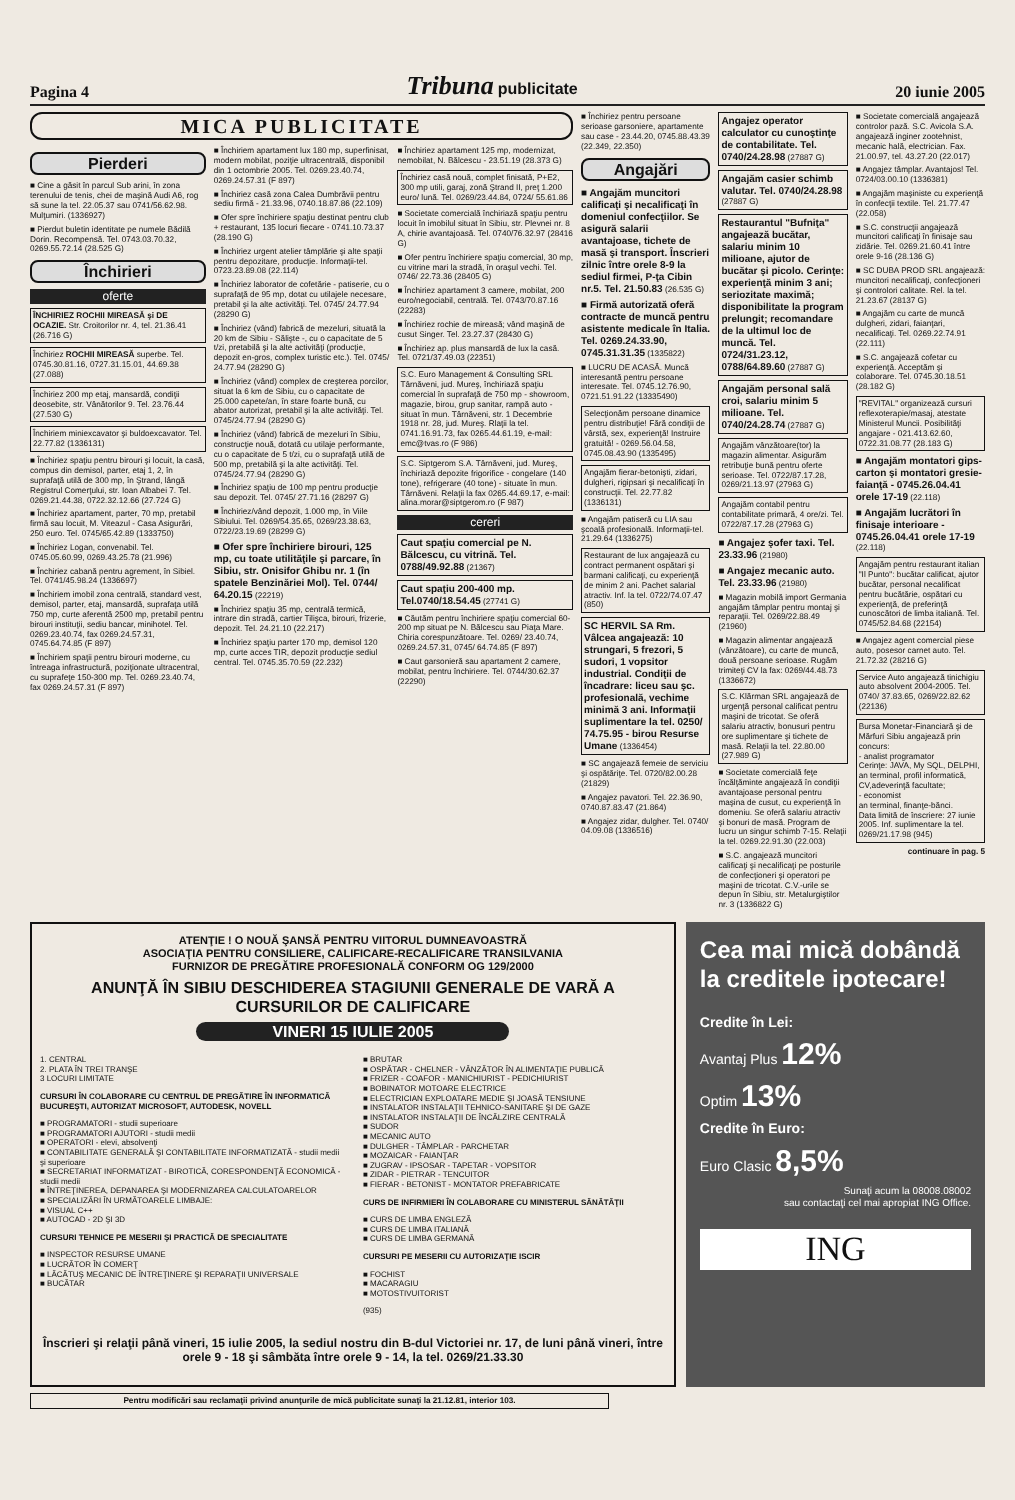Pagina 4 Tribuna publicitate 20 iunie 2005
MICA PUBLICITATE
Pierderi
■ Cine a găsit în parcul Sub arini, în zona terenului de tenis, chei de maşină Audi A6, rog să sune la tel. 22.05.37 sau 0741/56.62.98. Mulţumiri. (1336927)
■ Pierdut buletin identitate pe numele Bădilă Dorin. Recompensă. Tel. 0743.03.70.32, 0269.55.72.14 (28.525 G)
Închirieri
oferte
ÎNCHIRIEZ ROCHII MIREASĂ şi DE OCAZIE. Str. Croitorilor nr. 4, tel. 21.36.41 (26.716 G)
Închiriez ROCHII MIREASĂ superbe. Tel. 0745.30.81.16, 0727.31.15.01, 44.69.38 (27.088)
Închiriez 200 mp etaj, mansardă, condiţii deosebite, str. Vânătorilor 9. Tel. 23.76.44 (27.530 G)
Închiriem miniexcavator şi buldoexcavator. Tel. 22.77.82 (1336131)
■ Închiriez spaţiu pentru birouri şi locuit, la casă, compus din demisol, parter, etaj 1, 2, în suprafaţă utilă de 300 mp, în Ştrand, lângă Registrul Comerţului, str. Ioan Albabei 7. Tel. 0269.21.44.38, 0722.32.12.66 (27.724 G)
■ Închiriez apartament, parter, 70 mp, pretabil firmă sau locuit, M. Viteazul - Casa Asigurări, 250 euro. Tel. 0745/65.42.89 (1333750)
■ Închiriez Logan, convenabil. Tel. 0745.05.60.99, 0269.43.25.78 (21.996)
■ Închiriez cabană pentru agrement, în Sibiel. Tel. 0741/45.98.24 (1336697)
■ Închiriem imobil zona centrală, standard vest, demisol, parter, etaj, mansardă, suprafaţa utilă 750 mp, curte aferentă 2500 mp, pretabil pentru birouri instituţii, sediu bancar, minihotel. Tel. 0269.23.40.74, fax 0269.24.57.31, 0745.64.74.85 (F 897)
■ Închiriem spaţii pentru birouri moderne, cu întreaga infrastructură, poziţionate ultracentral, cu suprafeţe 150-300 mp. Tel. 0269.23.40.74, fax 0269.24.57.31 (F 897)
■ Închiriem apartament lux 180 mp, superfinisat, modern mobilat, poziţie ultracentrală, disponibil din 1 octombrie 2005. Tel. 0269.23.40.74, 0269.24.57.31 (F 897)
■ Închiriez casă zona Calea Dumbrăvii pentru sediu firmă - 21.33.96, 0740.18.87.86 (22.109)
■ Ofer spre închiriere spaţiu destinat pentru club + restaurant, 135 locuri fiecare - 0741.10.73.37 (28.190 G)
■ Închiriez urgent atelier tâmplărie şi alte spaţii pentru depozitare, producţie. Informaţii-tel. 0723.23.89.08 (22.114)
■ Închiriez laborator de cofetărie - patiserie, cu o suprafaţă de 95 mp, dotat cu utilajele necesare, pretabil şi la alte activităţi. Tel. 0745/ 24.77.94 (28290 G)
■ Închiriez (vând) fabrică de mezeluri, situată la 20 km de Sibiu - Sălişte -, cu o capacitate de 5 t/zi, pretabilă şi la alte activităţi (producţie, depozit en-gros, complex turistic etc.). Tel. 0745/ 24.77.94 (28290 G)
■ Închiriez (vând) complex de creşterea porcilor, situat la 6 km de Sibiu, cu o capacitate de 25.000 capete/an, în stare foarte bună, cu abator autorizat, pretabil şi la alte activităţi. Tel. 0745/24.77.94 (28290 G)
■ Închiriez (vând) fabrică de mezeluri în Sibiu, construcţie nouă, dotată cu utilaje performante, cu o capacitate de 5 t/zi, cu o suprafaţă utilă de 500 mp, pretabilă şi la alte activităţi. Tel. 0745/24.77.94 (28290 G)
■ Închiriez spaţiu de 100 mp pentru producţie sau depozit. Tel. 0745/ 27.71.16 (28297 G)
■ Închiriez/vând depozit, 1.000 mp, în Viile Sibiului. Tel. 0269/54.35.65, 0269/23.38.63, 0722/23.19.69 (28299 G)
■ Ofer spre închiriere birouri, 125 mp, cu toate utilităţile şi parcare, în Sibiu, str. Onisifor Ghibu nr. 1 (în spatele Benzinăriei Mol). Tel. 0744/ 64.20.15 (22219)
■ Închiriez spaţiu 35 mp, centrală termică, intrare din stradă, cartier Tilişca, birouri, frizerie, depozit. Tel. 24.21.10 (22.217)
■ Închiriez spaţiu parter 170 mp, demisol 120 mp, curte acces TIR, depozit producţie sediul central. Tel. 0745.35.70.59 (22.232)
■ Închiriez apartament 125 mp, modernizat, nemobilat, N. Bălcescu - 23.51.19 (28.373 G)
Închiriez casă nouă, complet finisată, P+E2, 300 mp utili, garaj, zonă Ştrand II, preţ 1.200 euro/ lună. Tel. 0269/23.44.84, 0724/ 55.61.86
■ Societate comercială închiriază spaţiu pentru locuit în imobilul situat în Sibiu, str. Plevnei nr. 8 A, chirie avantajoasă. Tel. 0740/76.32.97 (28416 G)
■ Ofer pentru închiriere spaţiu comercial, 30 mp, cu vitrine mari la stradă, în oraşul vechi. Tel. 0746/ 22.73.36 (28405 G)
■ Închiriez apartament 3 camere, mobilat, 200 euro/negociabil, centrală. Tel. 0743/70.87.16 (22283)
■ Închiriez rochie de mireasă; vând maşină de cusut Singer. Tel. 23.27.37 (28430 G)
■ Închiriez ap. plus mansardă de lux la casă. Tel. 0721/37.49.03 (22351)
S.C. Euro Management & Consulting SRL Târnăveni, jud. Mureş, închiriază spaţiu comercial în suprafaţă de 750 mp - showroom, magazie, birou, grup sanitar, rampă auto - situat în mun. Târnăveni, str. 1 Decembrie 1918 nr. 28, jud. Mureş. Rlaţii la tel. 0741.16.91.73, fax 0265.44.61.19, e-mail: emc@tvas.ro (F 986)
S.C. Siptgerom S.A. Târnăveni, jud. Mureş, închiriază depozite frigorifice - congelare (140 tone), refrigerare (40 tone) - situate în mun. Târnăveni. Relaţii la fax 0265.44.69.17, e-mail: alina.morar@siptgerom.ro (F 987)
cereri
Caut spaţiu comercial pe N. Bălcescu, cu vitrină. Tel. 0788/49.92.88 (21367)
Caut spaţiu 200-400 mp. Tel.0740/18.54.45 (27741 G)
■ Căutăm pentru închiriere spaţiu comercial 60-200 mp situat pe N. Bălcescu sau Piaţa Mare. Chiria corespunzătoare. Tel. 0269/ 23.40.74, 0269.24.57.31, 0745/ 64.74.85 (F 897)
■ Caut garsonieră sau apartament 2 camere, mobilat, pentru închiriere. Tel. 0744/30.62.37 (22290)
■ Închiriez pentru persoane serioase garsoniere, apartamente sau case - 23.44.20, 0745.88.43.39 (22.349, 22.350)
Angajări
■ Angajăm muncitori calificaţi şi necalificaţi în domeniul confecţiilor. Se asigură salarii avantajoase, tichete de masă şi transport. Înscrieri zilnic între orele 8-9 la sediul firmei, P-ţa Cibin nr.5. Tel. 21.50.83 (26.535 G)
■ Firmă autorizată oferă contracte de muncă pentru asistente medicale în Italia. Tel. 0269.24.33.90, 0745.31.31.35 (1335822)
■ LUCRU DE ACASĂ. Muncă interesantă pentru persoane interesate. Tel. 0745.12.76.90, 0721.51.91.22 (13335490)
Selecţionăm persoane dinamice pentru distribuţie! Fără condiţii de vârstă, sex, experienţă! Instruire gratuită! - 0269.56.04.58, 0745.08.43.90 (1335495)
Angajăm fierar-betonişti, zidari, dulgheri, rigipsari şi necalificaţi în construcţii. Tel. 22.77.82 (1336131)
■ Angajăm patiseră cu LIA sau şcoală profesională. Informaţii-tel. 21.29.64 (1336275)
Restaurant de lux angajează cu contract permanent ospătari şi barmani calificaţi, cu experienţă de minim 2 ani. Pachet salarial atractiv. Inf. la tel. 0722/74.07.47 (850)
SC HERVIL SA Rm. Vâlcea angajează: 10 strungari, 5 frezori, 5 sudori, 1 vopsitor industrial. Condiţii de încadrare: liceu sau şc. profesională, vechime minimă 3 ani. Informaţii suplimentare la tel. 0250/ 74.75.95 - birou Resurse Umane (1336454)
■ SC angajează femeie de serviciu şi ospătăriţe. Tel. 0720/82.00.28 (21829)
■ Angajez pavatori. Tel. 22.36.90, 0740.87.83.47 (21.864)
■ Angajez zidar, dulgher. Tel. 0740/ 04.09.08 (1336516)
Angajez operator calculator cu cunoştinţe de contabilitate. Tel. 0740/24.28.98 (27887 G)
Angajăm casier schimb valutar. Tel. 0740/24.28.98 (27887 G)
Restaurantul "Bufniţa" angajează bucătar, salariu minim 10 milioane, ajutor de bucătar şi picolo. Cerinţe: experienţă minim 3 ani; seriozitate maximă; disponibilitate la program prelungit; recomandare de la ultimul loc de muncă. Tel. 0724/31.23.12, 0788/64.89.60 (27887 G)
Angajăm personal sală croi, salariu minim 5 milioane. Tel. 0740/24.28.74 (27887 G)
Angajăm vânzătoare(tor) la magazin alimentar. Asigurăm retribuţie bună pentru oferte serioase. Tel. 0722/87.17.28, 0269/21.13.97 (27963 G)
Angajăm contabil pentru contabilitate primară, 4 ore/zi. Tel. 0722/87.17.28 (27963 G)
■ Angajez şofer taxi. Tel. 23.33.96 (21980)
■ Angajez mecanic auto. Tel. 23.33.96 (21980)
■ Magazin mobilă import Germania angajăm tâmplar pentru montaj şi reparaţii. Tel. 0269/22.88.49 (21960)
■ Magazin alimentar angajează (vânzătoare), cu carte de muncă, două persoane serioase. Rugăm trimiteţi CV la fax: 0269/44.48.73 (1336672)
S.C. Klărman SRL angajează de urgenţă personal calificat pentru maşini de tricotat. Se oferă salariu atractiv, bonusuri pentru ore suplimentare şi tichete de masă. Relaţii la tel. 22.80.00 (27.989 G)
■ Societate comercială feţe încălţăminte angajează în condiţii avantajoase personal pentru maşina de cusut, cu experienţă în domeniu. Se oferă salariu atractiv şi bonuri de masă. Program de lucru un singur schimb 7-15. Relaţii la tel. 0269.22.91.30 (22.003)
■ S.C. angajează muncitori calificaţi şi necalificaţi pe posturile de confecţioneri şi operatori pe maşini de tricotat. C.V.-urile se depun în Sibiu, str. Metalurgiştilor nr. 3 (1336822 G)
■ Societate comercială angajează controlor pază. S.C. Avicola S.A. angajează inginer zootehnist, mecanic hală, electrician. Fax. 21.00.97, tel. 43.27.20 (22.017)
■ Angajez tâmplar. Avantajos! Tel. 0724/03.00.10 (1336381)
■ Angajăm maşiniste cu experienţă în confecţii textile. Tel. 21.77.47 (22.058)
■ S.C. construcţii angajează muncitori calificaţi în finisaje sau zidărie. Tel. 0269.21.60.41 între orele 9-16 (28.136 G)
■ SC DUBA PROD SRL angajează: muncitori necalificaţi, confecţioneri şi controlori calitate. Rel. la tel. 21.23.67 (28137 G)
■ Angajăm cu carte de muncă dulgheri, zidari, faianţari, necalificaţi. Tel. 0269.22.74.91 (22.111)
■ S.C. angajează cofetar cu experienţă. Acceptăm şi colaborare. Tel. 0745.30.18.51 (28.182 G)
"REVITAL" organizează cursuri reflexoterapie/masaj, atestate Ministerul Muncii. Posibilităţi angajare - 021.413.62.60, 0722.31.08.77 (28.183 G)
■ Angajăm montatori gips-carton şi montatori gresie-faianţă - 0745.26.04.41 orele 17-19 (22.118)
■ Angajăm lucrători în finisaje interioare - 0745.26.04.41 orele 17-19 (22.118)
Angajăm pentru restaurant italian "Il Punto": bucătar calificat, ajutor bucătar, personal necalificat pentru bucătărie, ospătari cu experienţă, de preferinţă cunoscători de limba italiană. Tel. 0745/52.84.68 (22154)
■ Angajez agent comercial piese auto, posesor carnet auto. Tel. 21.72.32 (28216 G)
Service Auto angajează tinichigiu auto absolvent 2004-2005. Tel. 0740/ 37.83.65, 0269/22.82.62 (22136)
Bursa Monetar-Financiară şi de Mărfuri Sibiu angajează prin concurs:
- analist programator
Cerinţe: JAVA, My SQL, DELPHI, an terminal, profil informatică, CV,adeverinţă facultate;
- economist
an terminal, finanţe-bănci.
Data limită de înscriere: 27 iunie 2005. Inf. suplimentare la tel. 0269/21.17.98 (945)
continuare în pag. 5
ATENŢIE ! O NOUĂ ŞANSĂ PENTRU VIITORUL DUMNEAVOASTRĂ
ASOCIAŢIA PENTRU CONSILIERE, CALIFICARE-RECALIFICARE TRANSILVANIA
FURNIZOR DE PREGĂTIRE PROFESIONALĂ CONFORM OG 129/2000
ANUNŢĂ ÎN SIBIU DESCHIDEREA STAGIUNII GENERALE DE VARĂ A CURSURILOR DE CALIFICARE
VINERI 15 IULIE 2005
1. CENTRAL
2. PLATA ÎN TREI TRANŞE
3 LOCURI LIMITATE
CURSURI ÎN COLABORARE CU CENTRUL DE PREGĂTIRE ÎN INFORMATICĂ BUCUREŞTI, AUTORIZAT MICROSOFT, AUTODESK, NOVELL
■ PROGRAMATORI - studii superioare
■ PROGRAMATORI AJUTORI - studii medii
■ OPERATORI - elevi, absolvenţi
■ CONTABILITATE GENERALĂ ŞI CONTABILITATE INFORMATIZATĂ - studii medii şi superioare
■ SECRETARIAT INFORMATIZAT - BIROTICĂ, CORESPONDENŢĂ ECONOMICĂ - studii medii
■ ÎNTREŢINEREA, DEPANAREA ŞI MODERNIZAREA CALCULATOARELOR
■ SPECIALIZĂRI ÎN URMĂTOARELE LIMBAJE:
■ VISUAL C++
■ AUTOCAD - 2D ŞI 3D
CURSURI TEHNICE PE MESERII ŞI PRACTICĂ DE SPECIALITATE
■ INSPECTOR RESURSE UMANE
■ LUCRĂTOR ÎN COMERŢ
■ LĂCĂTUŞ MECANIC DE ÎNTREŢINERE ŞI REPARAŢII UNIVERSALE
■ BUCĂTAR
■ BRUTAR
■ OSPĂTAR - CHELNER - VÂNZĂTOR ÎN ALIMENTAŢIE PUBLICĂ
■ FRIZER - COAFOR - MANICHIURIST - PEDICHIURIST
■ BOBINATOR MOTOARE ELECTRICE
■ ELECTRICIAN EXPLOATARE MEDIE ŞI JOASĂ TENSIUNE
■ INSTALATOR INSTALAŢII TEHNICO-SANITARE ŞI DE GAZE
■ INSTALATOR INSTALAŢII DE ÎNCĂLZIRE CENTRALĂ
■ SUDOR
■ MECANIC AUTO
■ DULGHER - TÂMPLAR - PARCHETAR
■ MOZAICAR - FAIANŢAR
■ ZUGRAV - IPSOSAR - TAPETAR - VOPSITOR
■ ZIDAR - PIETRAR - TENCUITOR
■ FIERAR - BETONIST - MONTATOR PREFABRICATE
CURS DE INFIRMIERI ÎN COLABORARE CU MINISTERUL SĂNĂTĂŢII
■ CURS DE LIMBA ENGLEZĂ
■ CURS DE LIMBA ITALIANĂ
■ CURS DE LIMBA GERMANĂ
CURSURI PE MESERII CU AUTORIZAŢIE ISCIR
■ FOCHIST
■ MACARAGIU
■ MOTOSTIVUITORIST
(935)
Înscrieri şi relaţii până vineri, 15 iulie 2005, la sediul nostru din B-dul Victoriei nr. 17, de luni până vineri, între orele 9 - 18 şi sâmbăta între orele 9 - 14, la tel. 0269/21.33.30
Cea mai mică dobândă la creditele ipotecare!
Credite în Lei:
Avantaj Plus 12%
Optim 13%
Credite în Euro:
Euro Clasic 8,5%
Sunaţi acum la 08008.08002
sau contactaţi cel mai apropiat ING Office.
ING
Pentru modificări sau reclamaţii privind anunţurile de mică publicitate sunaţi la 21.12.81, interior 103.